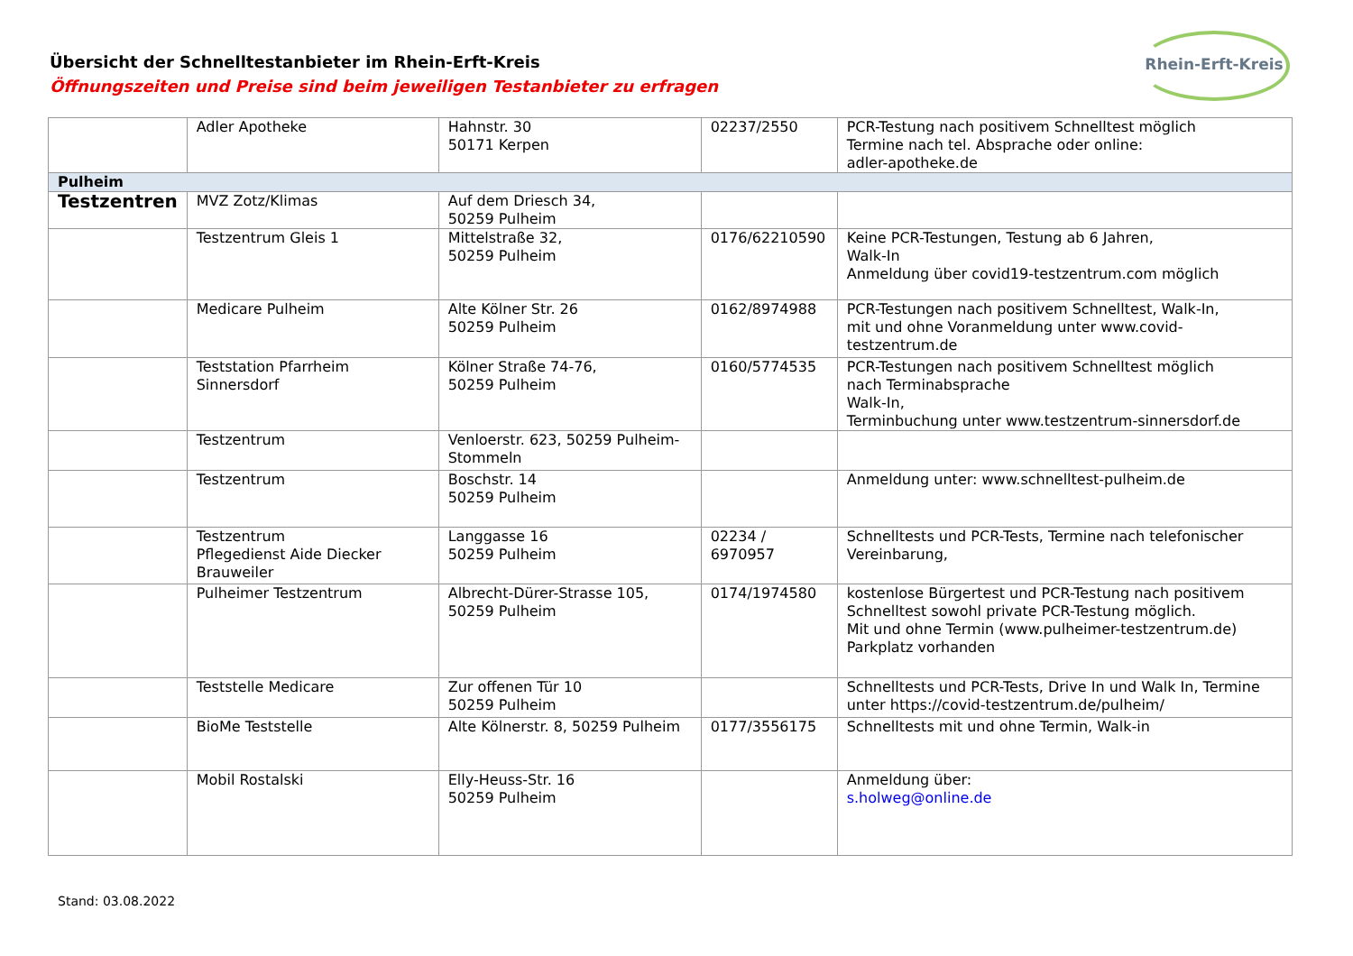Übersicht der Schnelltestanbieter im Rhein-Erft-Kreis
Öffnungszeiten und Preise sind beim jeweiligen Testanbieter zu erfragen
Rhein-Erft-Kreis
| | Adler Apotheke | Hahnstr. 30 50171 Kerpen | 02237/2550 | PCR-Testung nach positivem Schnelltest möglich Termine nach tel. Absprache oder online: adler-apotheke.de |
| Pulheim | | | | |
| Testzentren | MVZ Zotz/Klimas | Auf dem Driesch 34, 50259 Pulheim | | |
| | Testzentrum Gleis 1 | Mittelstraße 32, 50259 Pulheim | 0176/62210590 | Keine PCR-Testungen, Testung ab 6 Jahren, Walk-In Anmeldung über covid19-testzentrum.com möglich |
| | Medicare Pulheim | Alte Kölner Str. 26 50259 Pulheim | 0162/8974988 | PCR-Testungen nach positivem Schnelltest, Walk-In, mit und ohne Voranmeldung unter www.covid-testzentrum.de |
| | Teststation Pfarrheim Sinnersdorf | Kölner Straße 74-76, 50259 Pulheim | 0160/5774535 | PCR-Testungen nach positivem Schnelltest möglich nach Terminabsprache Walk-In, Terminbuchung unter www.testzentrum-sinnersdorf.de |
| | Testzentrum | Venloerstr. 623, 50259 Pulheim-Stommeln | | |
| | Testzentrum | Boschstr. 14 50259 Pulheim | | Anmeldung unter: www.schnelltest-pulheim.de |
| | Testzentrum Pflegedienst Aide Diecker Brauweiler | Langgasse 16 50259 Pulheim | 02234 / 6970957 | Schnelltests und PCR-Tests, Termine nach telefonischer Vereinbarung, |
| | Pulheimer Testzentrum | Albrecht-Dürer-Strasse 105, 50259 Pulheim | 0174/1974580 | kostenlose Bürgertest und PCR-Testung nach positivem Schnelltest sowohl private PCR-Testung möglich. Mit und ohne Termin ( www.pulheimer-testzentrum.de ) Parkplatz vorhanden |
| | Teststelle Medicare | Zur offenen Tür 10 50259 Pulheim | | Schnelltests und PCR-Tests, Drive In und Walk In, Termine unter https://covid-testzentrum.de/pulheim/ |
| | BioMe Teststelle | Alte Kölnerstr. 8, 50259 Pulheim | 0177/3556175 | Schnelltests mit und ohne Termin, Walk-in |
| | Mobil Rostalski | Elly-Heuss-Str. 16 50259 Pulheim | | Anmeldung über: s.holweg@online.de |
Stand: 03.08.2022